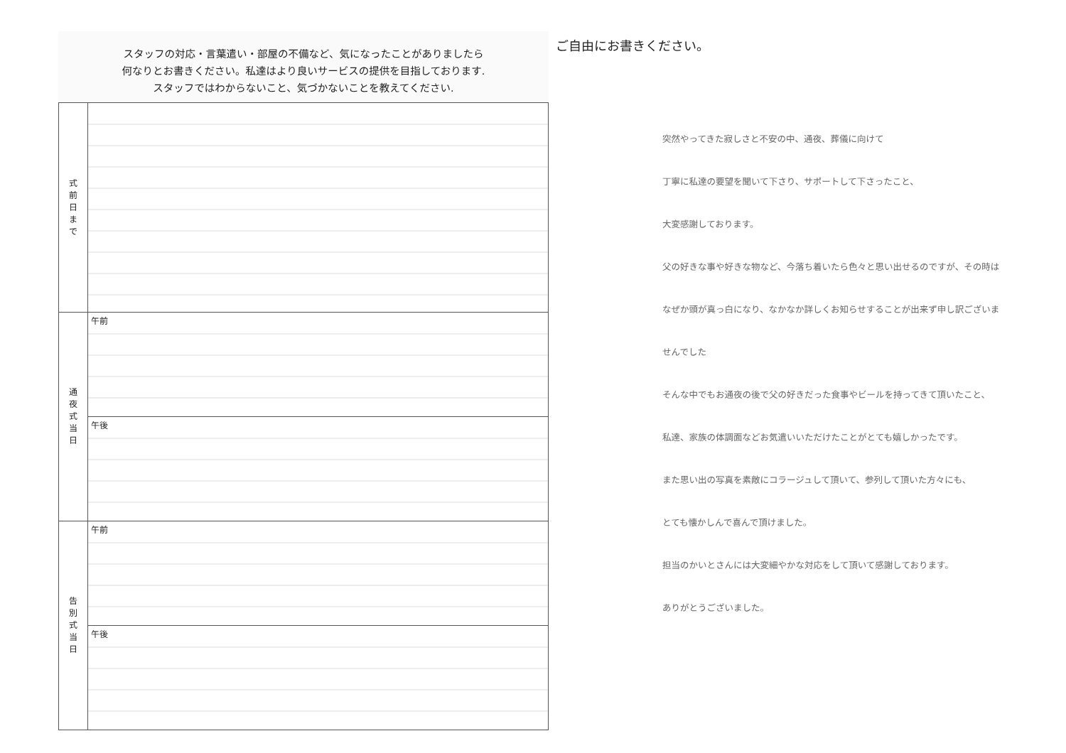スタッフの対応・言葉遣い・部屋の不備など、気になったことがありましたら
何なりとお書きください。私達はより良いサービスの提供を目指しております.
スタッフではわからないこと、気づかないことを教えてください.
| 式 前 日 ま で | |
| 通 夜 式 当 日 | 午前 |
| | 午後 |
| 告 別 式 当 日 | 午前 |
| | 午後 |
ご自由にお書きください。
突然やってきた寂しさと不安の中、通夜、葬儀に向けて
丁寧に私達の要望を聞いて下さり、サポートして下さったこと、
大変感謝しております。
父の好きな事や好きな物など、今落ち着いたら色々と思い出せるのですが、その時は
なぜか頭が真っ白になり、なかなか詳しくお知らせすることが出来ず申し訳ございませんでした
そんな中でもお通夜の後で父の好きだった食事やビールを持ってきて頂いたこと、
私達、家族の体調面などお気遣いいただけたことがとても嬉しかったです。
また思い出の写真を素敵にコラージュして頂いて、参列して頂いた方々にも、
とても懐かしんで喜んで頂けました。
担当のかいとさんには大変細やかな対応をして頂いて感謝しております。
ありがとうございました。